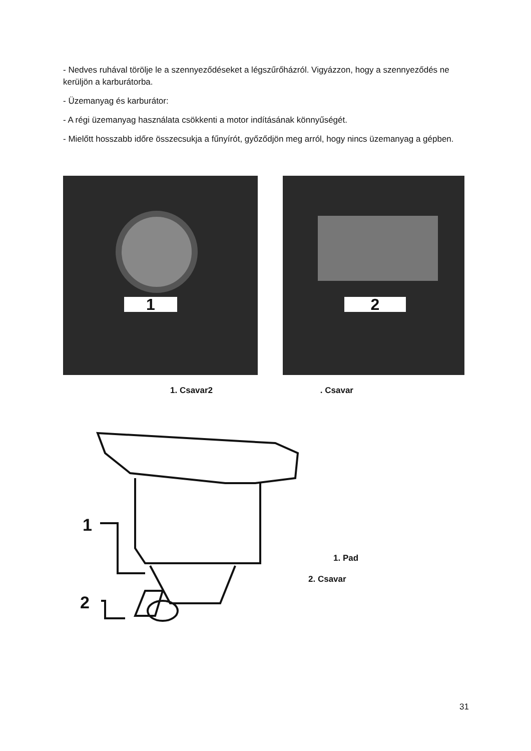- Nedves ruhával törölje le a szennyeződéseket a légszűrőházról. Vigyázzon, hogy a szennyeződés ne kerüljön a karburátorba.
- Üzemanyag és karburátor:
- A régi üzemanyag használata csökkenti a motor indításának könnyűségét.
- Mielőtt hosszabb időre összecsukja a fűnyírót, győződjön meg arról, hogy nincs üzemanyag a gépben.
1 2
1. Csavar2 . Csavar
1
2
1. Pad
2. Csavar
31